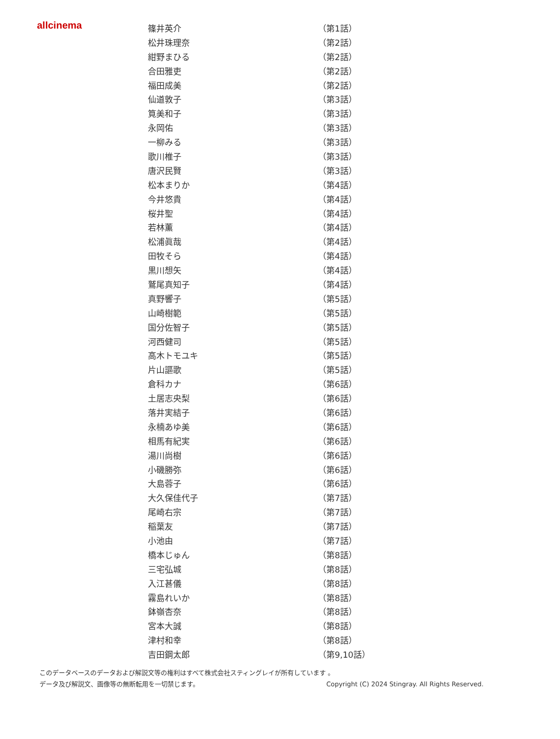allcinema
| 篠井英介 | （第1話） |
| 松井珠理奈 | （第2話） |
| 紺野まひる | （第2話） |
| 合田雅吏 | （第2話） |
| 福田成美 | （第2話） |
| 仙道敦子 | （第3話） |
| 筧美和子 | （第3話） |
| 永岡佑 | （第3話） |
| 一柳みる | （第3話） |
| 歌川椎子 | （第3話） |
| 唐沢民賢 | （第3話） |
| 松本まりか | （第4話） |
| 今井悠貴 | （第4話） |
| 桜井聖 | （第4話） |
| 若林薫 | （第4話） |
| 松浦眞哉 | （第4話） |
| 田牧そら | （第4話） |
| 黒川想矢 | （第4話） |
| 鷲尾真知子 | （第4話） |
| 真野響子 | （第5話） |
| 山崎樹範 | （第5話） |
| 国分佐智子 | （第5話） |
| 河西健司 | （第5話） |
| 高木トモユキ | （第5話） |
| 片山謳歌 | （第5話） |
| 倉科カナ | （第6話） |
| 土居志央梨 | （第6話） |
| 落井実結子 | （第6話） |
| 永楠あゆ美 | （第6話） |
| 相馬有紀実 | （第6話） |
| 湯川尚樹 | （第6話） |
| 小磯勝弥 | （第6話） |
| 大島蓉子 | （第6話） |
| 大久保佳代子 | （第7話） |
| 尾崎右宗 | （第7話） |
| 稲葉友 | （第7話） |
| 小池由 | （第7話） |
| 橋本じゅん | （第8話） |
| 三宅弘城 | （第8話） |
| 入江甚儀 | （第8話） |
| 霧島れいか | （第8話） |
| 鉢嶺杏奈 | （第8話） |
| 宮本大誠 | （第8話） |
| 津村和幸 | （第8話） |
| 吉田鋼太郎 | （第9,10話） |
このデータベースのデータおよび解説文等の権利はすべて株式会社スティングレイが所有しています 。
データ及び解説文、画像等の無断転用を一切禁じます。 Copyright (C) 2024 Stingray. All Rights Reserved.